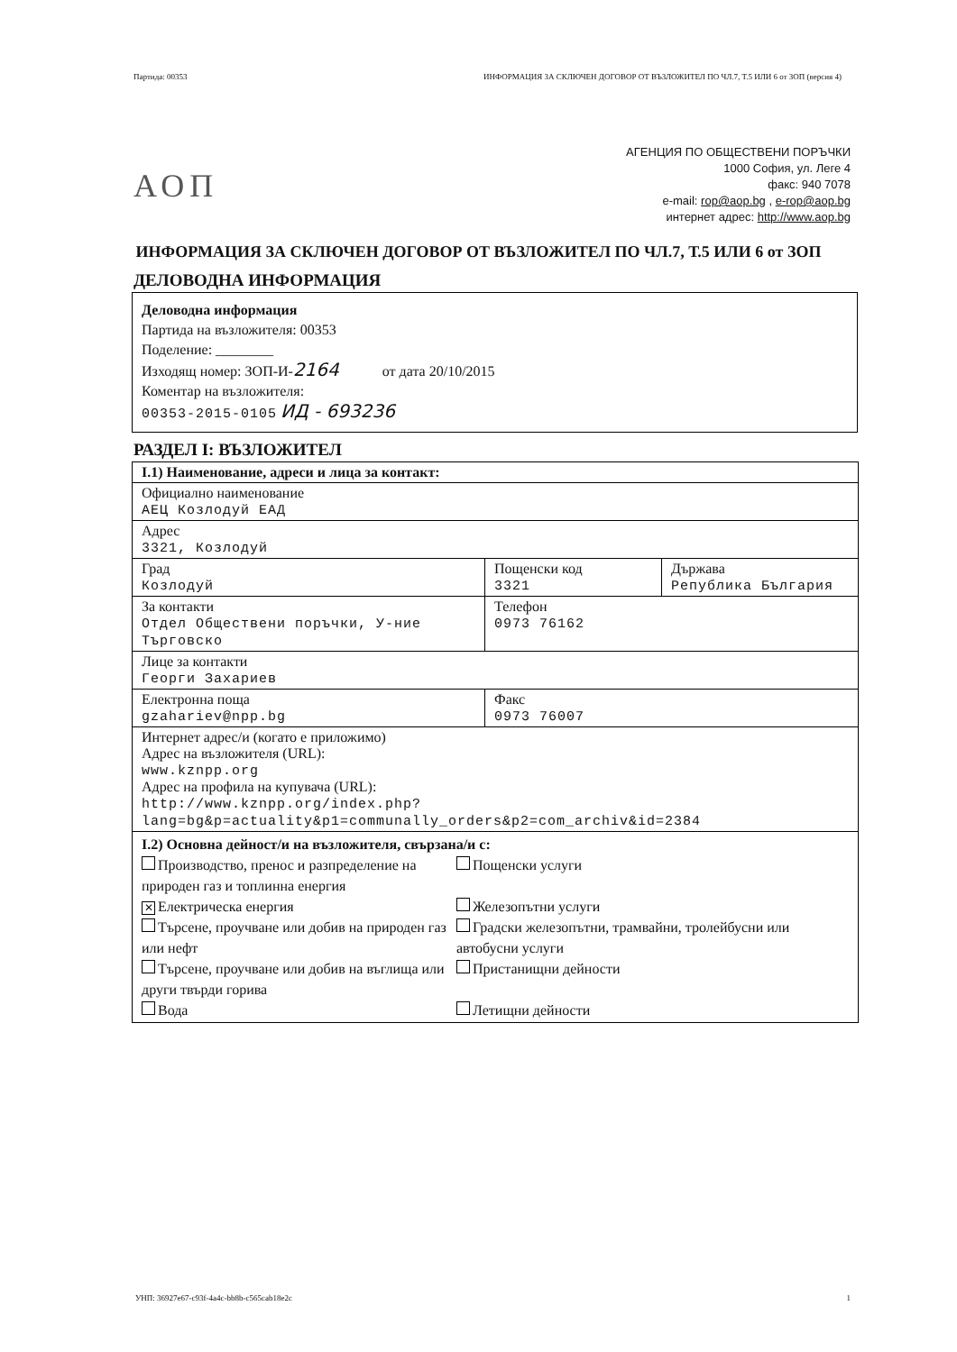Партида: 00353 ИНФОРМАЦИЯ ЗА СКЛЮЧЕН ДОГОВОР ОТ ВЪЗЛОЖИТЕЛ ПО ЧЛ.7, Т.5 ИЛИ 6 от ЗОП (версия 4)
АОП
АГЕНЦИЯ ПО ОБЩЕСТВЕНИ ПОРЪЧКИ
1000 София, ул. Леге 4
факс: 940 7078
e-mail: rop@aop.bg , e-rop@aop.bg
интернет адрес: http://www.aop.bg
ИНФОРМАЦИЯ ЗА СКЛЮЧЕН ДОГОВОР ОТ ВЪЗЛОЖИТЕЛ ПО ЧЛ.7, Т.5 ИЛИ 6 от ЗОП
ДЕЛОВОДНА ИНФОРМАЦИЯ
Деловодна информация
Партида на възложителя: 00353
Поделение: ________
Изходящ номер: ЗОП-И-2164 от дата 20/10/2015
Коментар на възложителя:
00353-2015-0105 ИД - 693236
РАЗДЕЛ I: ВЪЗЛОЖИТЕЛ
| I.1) Наименование, адреси и лица за контакт: | | |
| Официално наименование АЕЦ Козлодуй ЕАД | | |
| Адрес 3321, Козлодуй | | |
| Град Козлодуй | Пощенски код 3321 | Държава Република България |
| За контакти Отдел Обществени поръчки, У-ние Търговско | Телефон 0973 76162 | |
| Лице за контакти Георги Захариев | | |
| Електронна поща gzahariev@npp.bg | Факс 0973 76007 | |
| Интернет адрес/и (когато е приложимо) Адрес на възложителя (URL): www.kznpp.org Адрес на профила на купувача (URL): http://www.kznpp.org/index.php? lang=bg&p=actuality&p1=communally_orders&p2=com_archiv&id=2384 | | |
| I.2) Основна дейност/и на възложителя, свързана/и с: Производство, пренос и разпределение на природен газ и топлинна енергия ✕ Електрическа енергия Търсене, проучване или добив на природен газ или нефт Търсене, проучване или добив на въглища или други твърди горива Вода Пощенски услуги Железопътни услуги Градски железопътни, трамвайни, тролейбусни или автобусни услуги Пристанищни дейности Летищни дейности | | |
УНП: 36927e67-c93f-4a4c-bb8b-c565cab18e2c 1